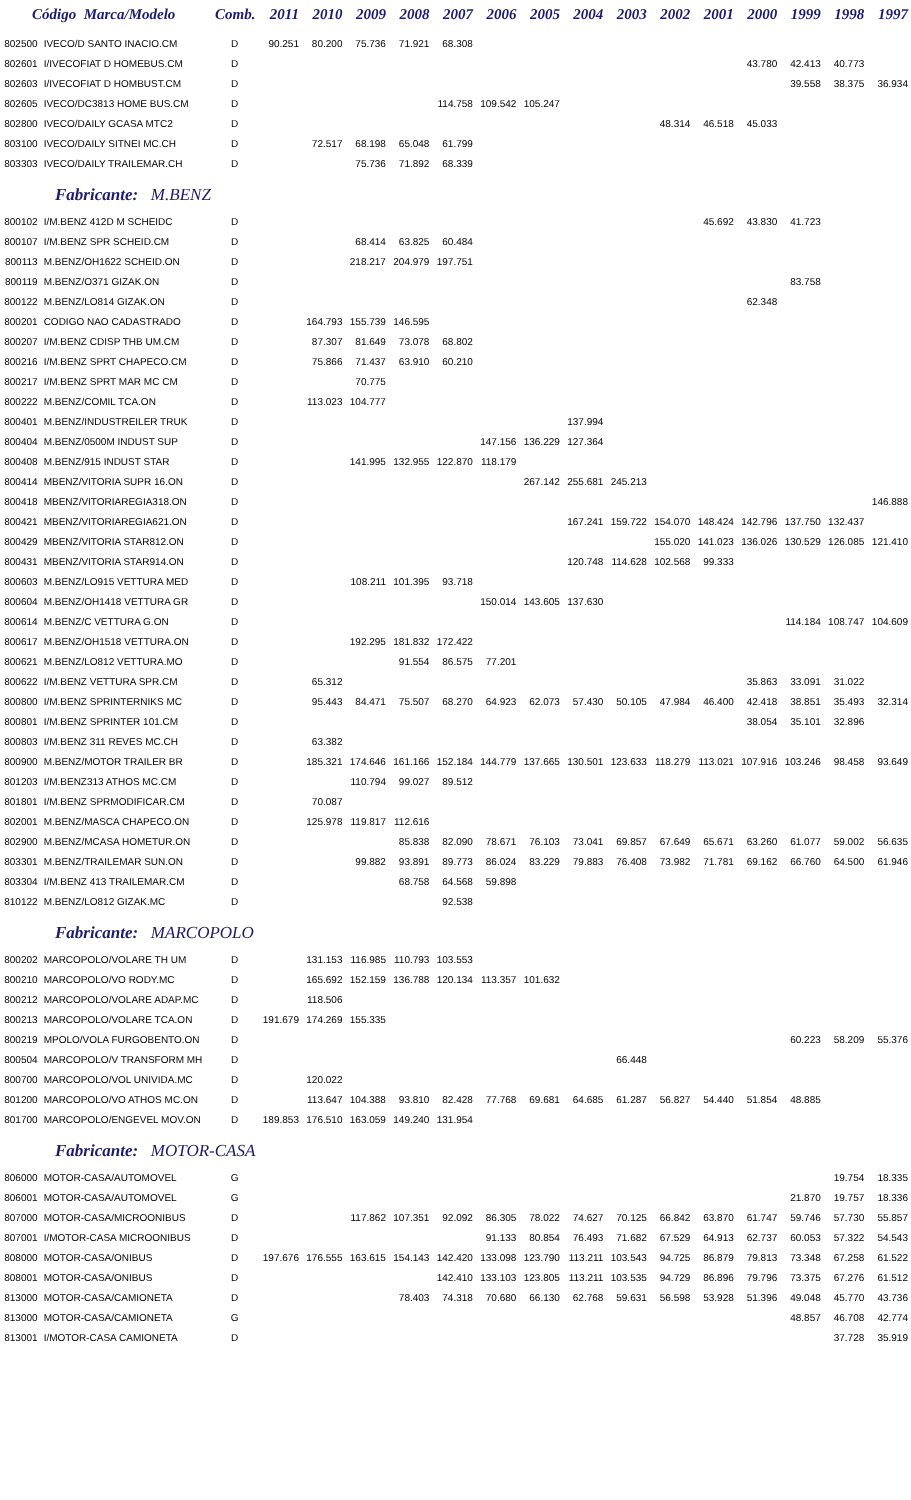| Código Marca/Modelo | | Comb. | 2011 | 2010 | 2009 | 2008 | 2007 | 2006 | 2005 | 2004 | 2003 | 2002 | 2001 | 2000 | 1999 | 1998 | 1997 |
| --- | --- | --- | --- | --- | --- | --- | --- | --- | --- | --- | --- | --- | --- | --- | --- | --- | --- |
| 802500 | IVECO/D SANTO INACIO.CM | D | 90.251 | 80.200 | 75.736 | 71.921 | 68.308 | | | | | | | | | | |
| 802601 | I/IVECOFIAT D HOMEBUS.CM | D | | | | | | | | | | | | 43.780 | 42.413 | 40.773 | |
| 802603 | I/IVECOFIAT D HOMBUST.CM | D | | | | | | | | | | | | | 39.558 | 38.375 | 36.934 |
| 802605 | IVECO/DC3813 HOME BUS.CM | D | | | | | 114.758 | 109.542 | 105.247 | | | | | | | | |
| 802800 | IVECO/DAILY GCASA MTC2 | D | | | | | | | | | | 48.314 | 46.518 | 45.033 | | | |
| 803100 | IVECO/DAILY SITNEI MC.CH | D | | 72.517 | 68.198 | 65.048 | 61.799 | | | | | | | | | | |
| 803303 | IVECO/DAILY TRAILEMAR.CH | D | | | 75.736 | 71.892 | 68.339 | | | | | | | | | | |
| Fabricante: M.BENZ | | | | | | | | | | | | | | | | | |
| 800102 | I/M.BENZ 412D M SCHEIDC | D | | | | | | | | | | | 45.692 | 43.830 | 41.723 | | |
| 800107 | I/M.BENZ SPR SCHEID.CM | D | | | 68.414 | 63.825 | 60.484 | | | | | | | | | | |
| 800113 | M.BENZ/OH1622 SCHEID.ON | D | | | 218.217 | 204.979 | 197.751 | | | | | | | | | | |
| 800119 | M.BENZ/O371 GIZAK.ON | D | | | | | | | | | | | | | 83.758 | | |
| 800122 | M.BENZ/LO814 GIZAK.ON | D | | | | | | | | | | | | 62.348 | | | |
| 800201 | CODIGO NAO CADASTRADO | D | | 164.793 | 155.739 | 146.595 | | | | | | | | | | | |
| 800207 | I/M.BENZ CDISP THB UM.CM | D | | 87.307 | 81.649 | 73.078 | 68.802 | | | | | | | | | | |
| 800216 | I/M.BENZ SPRT CHAPECO.CM | D | | 75.866 | 71.437 | 63.910 | 60.210 | | | | | | | | | | |
| 800217 | I/M.BENZ SPRT MAR MC CM | D | | | 70.775 | | | | | | | | | | | | |
| 800222 | M.BENZ/COMIL TCA.ON | D | | 113.023 | 104.777 | | | | | | | | | | | | |
| 800401 | M.BENZ/INDUSTREILER TRUK | D | | | | | | | | 137.994 | | | | | | | |
| 800404 | M.BENZ/0500M INDUST SUP | D | | | | | | 147.156 | 136.229 | 127.364 | | | | | | | |
| 800408 | M.BENZ/915 INDUST STAR | D | | | 141.995 | 132.955 | 122.870 | 118.179 | | | | | | | | | |
| 800414 | MBENZ/VITORIA SUPR 16.ON | D | | | | | | | 267.142 | 255.681 | 245.213 | | | | | | |
| 800418 | MBENZ/VITORIAREGIA318.ON | D | | | | | | | | | | | | | | | 146.888 |
| 800421 | MBENZ/VITORIAREGIA621.ON | D | | | | | | | | 167.241 | 159.722 | 154.070 | 148.424 | 142.796 | 137.750 | 132.437 | |
| 800429 | MBENZ/VITORIA STAR812.ON | D | | | | | | | | | | 155.020 | 141.023 | 136.026 | 130.529 | 126.085 | 121.410 |
| 800431 | MBENZ/VITORIA STAR914.ON | D | | | | | | | | 120.748 | 114.628 | 102.568 | 99.333 | | | | |
| 800603 | M.BENZ/LO915 VETTURA MED | D | | | 108.211 | 101.395 | 93.718 | | | | | | | | | | |
| 800604 | M.BENZ/OH1418 VETTURA GR | D | | | | | | 150.014 | 143.605 | 137.630 | | | | | | | |
| 800614 | M.BENZ/C VETTURA G.ON | D | | | | | | | | | | | | | 114.184 | 108.747 | 104.609 |
| 800617 | M.BENZ/OH1518 VETTURA.ON | D | | | 192.295 | 181.832 | 172.422 | | | | | | | | | | |
| 800621 | M.BENZ/LO812 VETTURA.MO | D | | | | 91.554 | 86.575 | 77.201 | | | | | | | | | |
| 800622 | I/M.BENZ VETTURA SPR.CM | D | | 65.312 | | | | | | | | | | 35.863 | 33.091 | 31.022 | |
| 800800 | I/M.BENZ SPRINTERNIKS MC | D | | 95.443 | 84.471 | 75.507 | 68.270 | 64.923 | 62.073 | 57.430 | 50.105 | 47.984 | 46.400 | 42.418 | 38.851 | 35.493 | 32.314 |
| 800801 | I/M.BENZ SPRINTER 101.CM | D | | | | | | | | | | | | 38.054 | 35.101 | 32.896 | |
| 800803 | I/M.BENZ 311 REVES MC.CH | D | | 63.382 | | | | | | | | | | | | | |
| 800900 | M.BENZ/MOTOR TRAILER BR | D | | 185.321 | 174.646 | 161.166 | 152.184 | 144.779 | 137.665 | 130.501 | 123.633 | 118.279 | 113.021 | 107.916 | 103.246 | 98.458 | 93.649 |
| 801203 | I/M.BENZ313 ATHOS MC.CM | D | | | 110.794 | 99.027 | 89.512 | | | | | | | | | | |
| 801801 | I/M.BENZ SPRMODIFICAR.CM | D | | 70.087 | | | | | | | | | | | | | |
| 802001 | M.BENZ/MASCA CHAPECO.ON | D | | 125.978 | 119.817 | 112.616 | | | | | | | | | | | |
| 802900 | M.BENZ/MCASA HOMETUR.ON | D | | | | 85.838 | 82.090 | 78.671 | 76.103 | 73.041 | 69.857 | 67.649 | 65.671 | 63.260 | 61.077 | 59.002 | 56.635 |
| 803301 | M.BENZ/TRAILEMAR SUN.ON | D | | | 99.882 | 93.891 | 89.773 | 86.024 | 83.229 | 79.883 | 76.408 | 73.982 | 71.781 | 69.162 | 66.760 | 64.500 | 61.946 |
| 803304 | I/M.BENZ 413 TRAILEMAR.CM | D | | | | 68.758 | 64.568 | 59.898 | | | | | | | | | |
| 810122 | M.BENZ/LO812 GIZAK.MC | D | | | | | 92.538 | | | | | | | | | | |
| Fabricante: MARCOPOLO | | | | | | | | | | | | | | | | | |
| 800202 | MARCOPOLO/VOLARE TH UM | D | | 131.153 | 116.985 | 110.793 | 103.553 | | | | | | | | | | |
| 800210 | MARCOPOLO/VO RODY.MC | D | | 165.692 | 152.159 | 136.788 | 120.134 | 113.357 | 101.632 | | | | | | | | |
| 800212 | MARCOPOLO/VOLARE ADAP.MC | D | | 118.506 | | | | | | | | | | | | | |
| 800213 | MARCOPOLO/VOLARE TCA.ON | D | 191.679 | 174.269 | 155.335 | | | | | | | | | | | | |
| 800219 | MPOLO/VOLA FURGOBENTO.ON | D | | | | | | | | | | | | | 60.223 | 58.209 | 55.376 |
| 800504 | MARCOPOLO/V TRANSFORM MH | D | | | | | | | | | 66.448 | | | | | | |
| 800700 | MARCOPOLO/VOL UNIVIDA.MC | D | | 120.022 | | | | | | | | | | | | | |
| 801200 | MARCOPOLO/VO ATHOS MC.ON | D | | 113.647 | 104.388 | 93.810 | 82.428 | 77.768 | 69.681 | 64.685 | 61.287 | 56.827 | 54.440 | 51.854 | 48.885 | | |
| 801700 | MARCOPOLO/ENGEVEL MOV.ON | D | 189.853 | 176.510 | 163.059 | 149.240 | 131.954 | | | | | | | | | | |
| Fabricante: MOTOR-CASA | | | | | | | | | | | | | | | | | |
| 806000 | MOTOR-CASA/AUTOMOVEL | G | | | | | | | | | | | | | | 19.754 | 18.335 |
| 806001 | MOTOR-CASA/AUTOMOVEL | G | | | | | | | | | | | | | 21.870 | 19.757 | 18.336 |
| 807000 | MOTOR-CASA/MICROONIBUS | D | | | 117.862 | 107.351 | 92.092 | 86.305 | 78.022 | 74.627 | 70.125 | 66.842 | 63.870 | 61.747 | 59.746 | 57.730 | 55.857 |
| 807001 | I/MOTOR-CASA MICROONIBUS | D | | | | | | 91.133 | 80.854 | 76.493 | 71.682 | 67.529 | 64.913 | 62.737 | 60.053 | 57.322 | 54.543 |
| 808000 | MOTOR-CASA/ONIBUS | D | 197.676 | 176.555 | 163.615 | 154.143 | 142.420 | 133.098 | 123.790 | 113.211 | 103.543 | 94.725 | 86.879 | 79.813 | 73.348 | 67.258 | 61.522 |
| 808001 | MOTOR-CASA/ONIBUS | D | | | | | 142.410 | 133.103 | 123.805 | 113.211 | 103.535 | 94.729 | 86.896 | 79.796 | 73.375 | 67.276 | 61.512 |
| 813000 | MOTOR-CASA/CAMIONETA | D | | | | 78.403 | 74.318 | 70.680 | 66.130 | 62.768 | 59.631 | 56.598 | 53.928 | 51.396 | 49.048 | 45.770 | 43.736 |
| 813000 | MOTOR-CASA/CAMIONETA | G | | | | | | | | | | | | | 48.857 | 46.708 | 42.774 |
| 813001 | I/MOTOR-CASA CAMIONETA | D | | | | | | | | | | | | | | 37.728 | 35.919 |